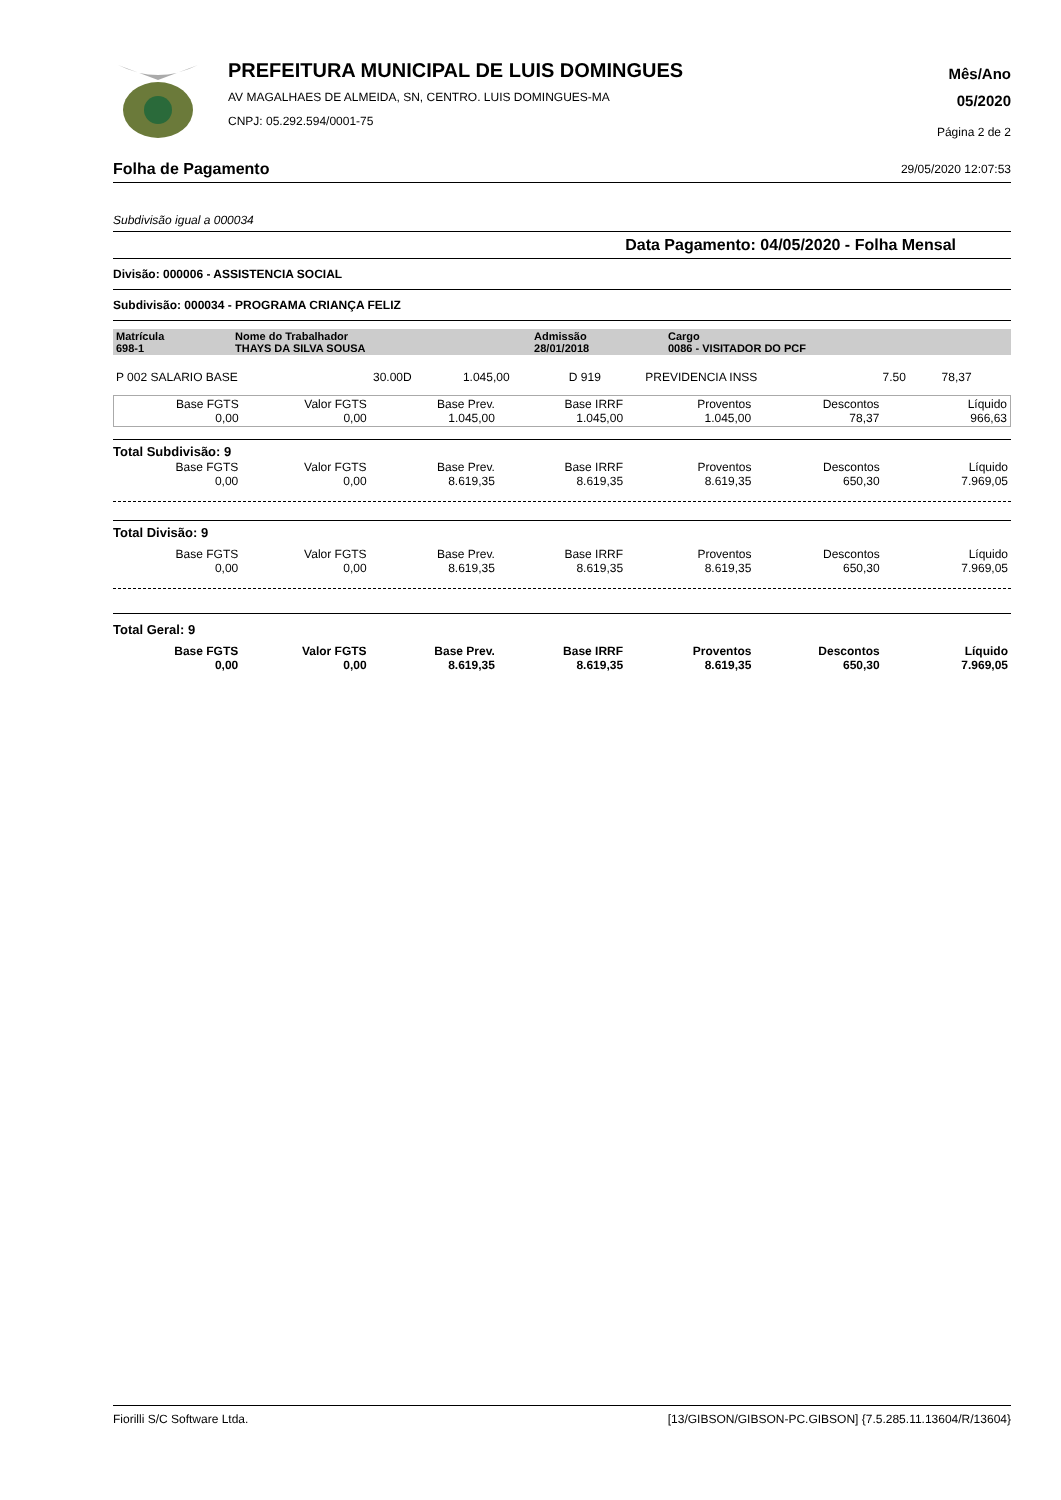PREFEITURA MUNICIPAL DE LUIS DOMINGUES
AV MAGALHAES DE ALMEIDA, SN, CENTRO. LUIS DOMINGUES-MA
CNPJ: 05.292.594/0001-75
Mês/Ano
05/2020
Página 2 de 2
Folha de Pagamento 29/05/2020 12:07:53
Subdivisão igual a 000034
Data Pagamento: 04/05/2020 - Folha Mensal
Divisão: 000006 - ASSISTENCIA SOCIAL
Subdivisão: 000034 - PROGRAMA CRIANÇA FELIZ
| Matrícula 698-1 | Nome do Trabalhador THAYS DA SILVA SOUSA | Admissão 28/01/2018 | Cargo 0086 - VISITADOR DO PCF |
| P 002 SALARIO BASE | 30.00D | 1.045,00 | D 919 | PREVIDENCIA INSS | 7.50 | 78,37 |
| Base FGTS 0,00 | Valor FGTS 0,00 | Base Prev. 1.045,00 | Base IRRF 1.045,00 | Proventos 1.045,00 | Descontos 78,37 | Líquido 966,63 |
Total Subdivisão: 9
| Base FGTS 0,00 | Valor FGTS 0,00 | Base Prev. 8.619,35 | Base IRRF 8.619,35 | Proventos 8.619,35 | Descontos 650,30 | Líquido 7.969,05 |
Total Divisão: 9
| Base FGTS 0,00 | Valor FGTS 0,00 | Base Prev. 8.619,35 | Base IRRF 8.619,35 | Proventos 8.619,35 | Descontos 650,30 | Líquido 7.969,05 |
Total Geral: 9
| Base FGTS 0,00 | Valor FGTS 0,00 | Base Prev. 8.619,35 | Base IRRF 8.619,35 | Proventos 8.619,35 | Descontos 650,30 | Líquido 7.969,05 |
Fiorilli S/C Software Ltda. [13/GIBSON/GIBSON-PC.GIBSON] {7.5.285.11.13604/R/13604}